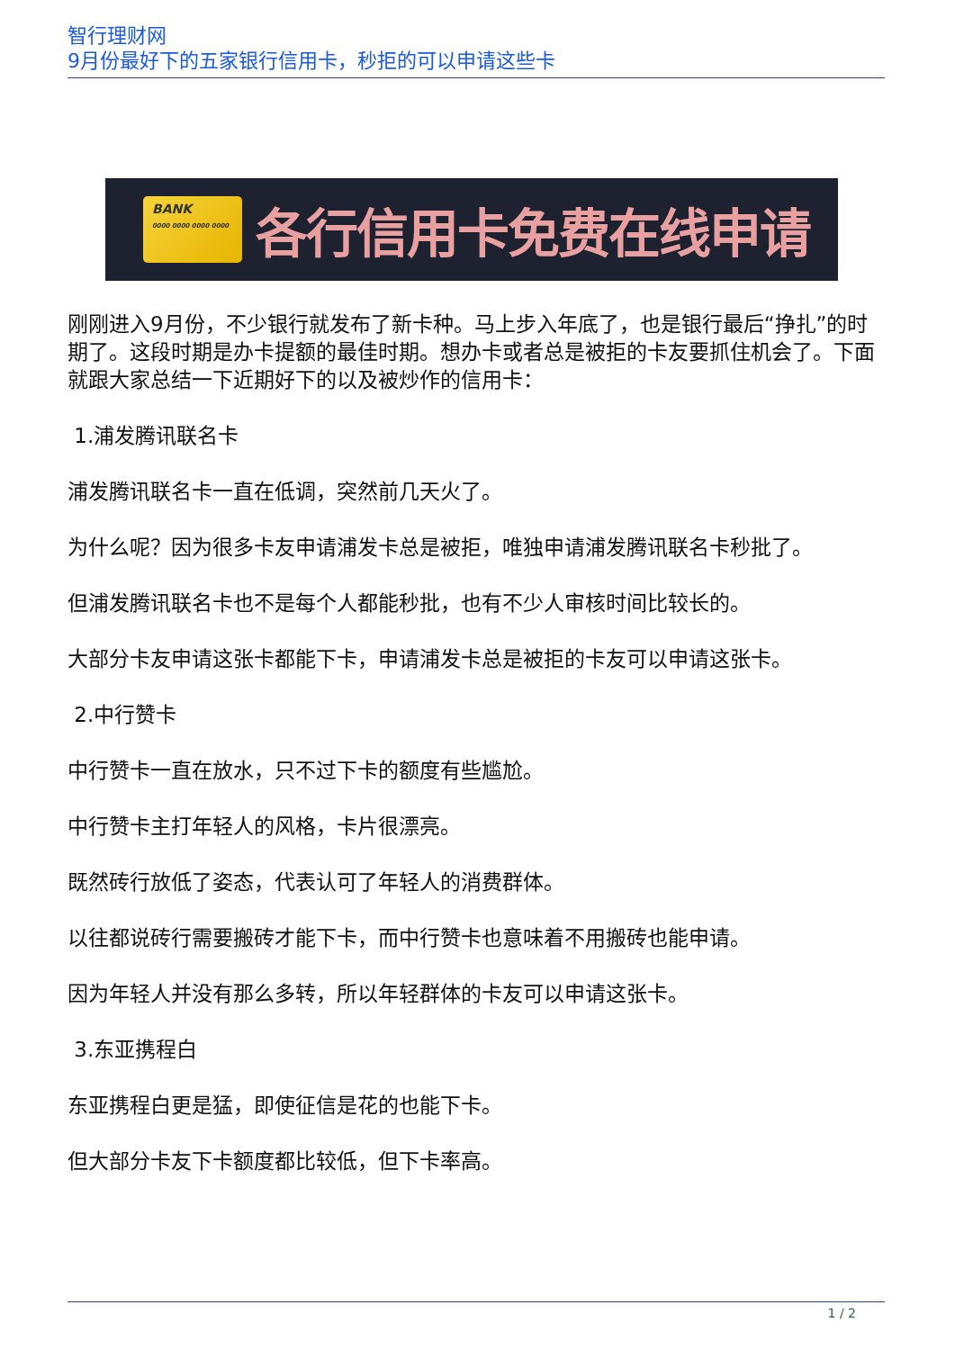智行理财网
9月份最好下的五家银行信用卡，秒拒的可以申请这些卡
BANK
0000 0000 0000 0000
各行信用卡免费在线申请
刚刚进入9月份，不少银行就发布了新卡种。马上步入年底了，也是银行最后“挣扎”的时期了。这段时期是办卡提额的最佳时期。想办卡或者总是被拒的卡友要抓住机会了。下面就跟大家总结一下近期好下的以及被炒作的信用卡：
1.浦发腾讯联名卡
浦发腾讯联名卡一直在低调，突然前几天火了。
为什么呢？因为很多卡友申请浦发卡总是被拒，唯独申请浦发腾讯联名卡秒批了。
但浦发腾讯联名卡也不是每个人都能秒批，也有不少人审核时间比较长的。
大部分卡友申请这张卡都能下卡，申请浦发卡总是被拒的卡友可以申请这张卡。
2.中行赞卡
中行赞卡一直在放水，只不过下卡的额度有些尴尬。
中行赞卡主打年轻人的风格，卡片很漂亮。
既然砖行放低了姿态，代表认可了年轻人的消费群体。
以往都说砖行需要搬砖才能下卡，而中行赞卡也意味着不用搬砖也能申请。
因为年轻人并没有那么多转，所以年轻群体的卡友可以申请这张卡。
3.东亚携程白
东亚携程白更是猛，即使征信是花的也能下卡。
但大部分卡友下卡额度都比较低，但下卡率高。
1 / 2